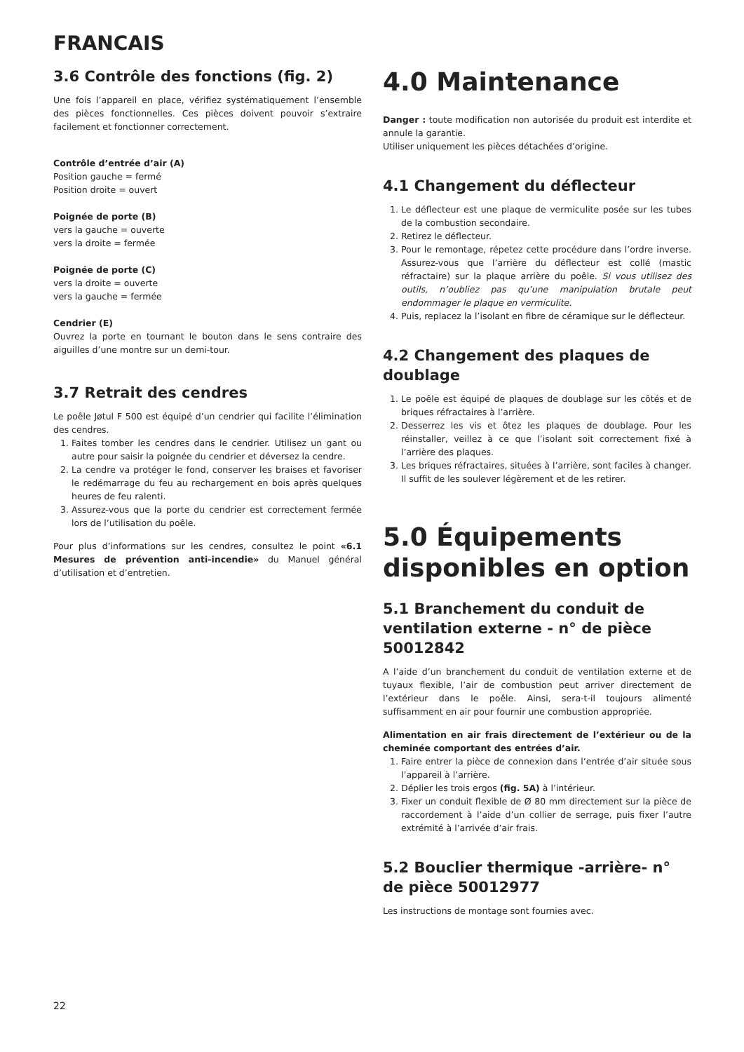FRANCAIS
3.6 Contrôle des fonctions (fig. 2)
Une fois l’appareil en place, vérifiez systématiquement l’ensemble des pièces fonctionnelles. Ces pièces doivent pouvoir s’extraire facilement et fonctionner correctement.
Contrôle d’entrée d’air (A)
Position gauche = fermé
Position droite = ouvert
Poignée de porte (B)
vers la gauche = ouverte
vers la droite = fermée
Poignée de porte (C)
vers la droite = ouverte
vers la gauche = fermée
Cendrier (E)
Ouvrez la porte en tournant le bouton dans le sens contraire des aiguilles d’une montre sur un demi-tour.
3.7 Retrait des cendres
Le poêle Jøtul F 500 est équipé d’un cendrier qui facilite l’élimination des cendres.
1. Faites tomber les cendres dans le cendrier. Utilisez un gant ou autre pour saisir la poignée du cendrier et déversez la cendre.
2. La cendre va protéger le fond, conserver les braises et favoriser le redémarrage du feu au rechargement en bois après quelques heures de feu ralenti.
3. Assurez-vous que la porte du cendrier est correctement fermée lors de l’utilisation du poêle.
Pour plus d’informations sur les cendres, consultez le point «6.1 Mesures de prévention anti-incendie» du Manuel général d’utilisation et d’entretien.
4.0 Maintenance
Danger : toute modification non autorisée du produit est interdite et annule la garantie.
Utiliser uniquement les pièces détachées d’origine.
4.1 Changement du déflecteur
1. Le déflecteur est une plaque de vermiculite posée sur les tubes de la combustion secondaire.
2. Retirez le déflecteur.
3. Pour le remontage, répetez cette procédure dans l’ordre inverse. Assurez-vous que l’arrière du déflecteur est collé (mastic réfractaire) sur la plaque arrière du poêle. Si vous utilisez des outils, n’oubliez pas qu’une manipulation brutale peut endommager le plaque en vermiculite.
4. Puis, replacez la l’isolant en fibre de céramique sur le déflecteur.
4.2 Changement des plaques de doublage
1. Le poêle est équipé de plaques de doublage sur les côtés et de briques réfractaires à l’arrière.
2. Desserrez les vis et ôtez les plaques de doublage. Pour les réinstaller, veillez à ce que l’isolant soit correctement fixé à l’arrière des plaques.
3. Les briques réfractaires, situées à l’arrière, sont faciles à changer. Il suffit de les soulever légèrement et de les retirer.
5.0 Équipements disponibles en option
5.1 Branchement du conduit de ventilation externe - n° de pièce 50012842
A l’aide d’un branchement du conduit de ventilation externe et de tuyaux flexible, l’air de combustion peut arriver directement de l’extérieur dans le poêle. Ainsi, sera-t-il toujours alimenté suffisamment en air pour fournir une combustion appropriée.
Alimentation en air frais directement de l’extérieur ou de la cheminée comportant des entrées d’air.
1. Faire entrer la pièce de connexion dans l’entrée d’air située sous l’appareil à l’arrière.
2. Déplier les trois ergos (fig. 5A) à l’intérieur.
3. Fixer un conduit flexible de Ø 80 mm directement sur la pièce de raccordement à l’aide d’un collier de serrage, puis fixer l’autre extrémité à l’arrivée d’air frais.
5.2 Bouclier thermique -arrière- n° de pièce 50012977
Les instructions de montage sont fournies avec.
22